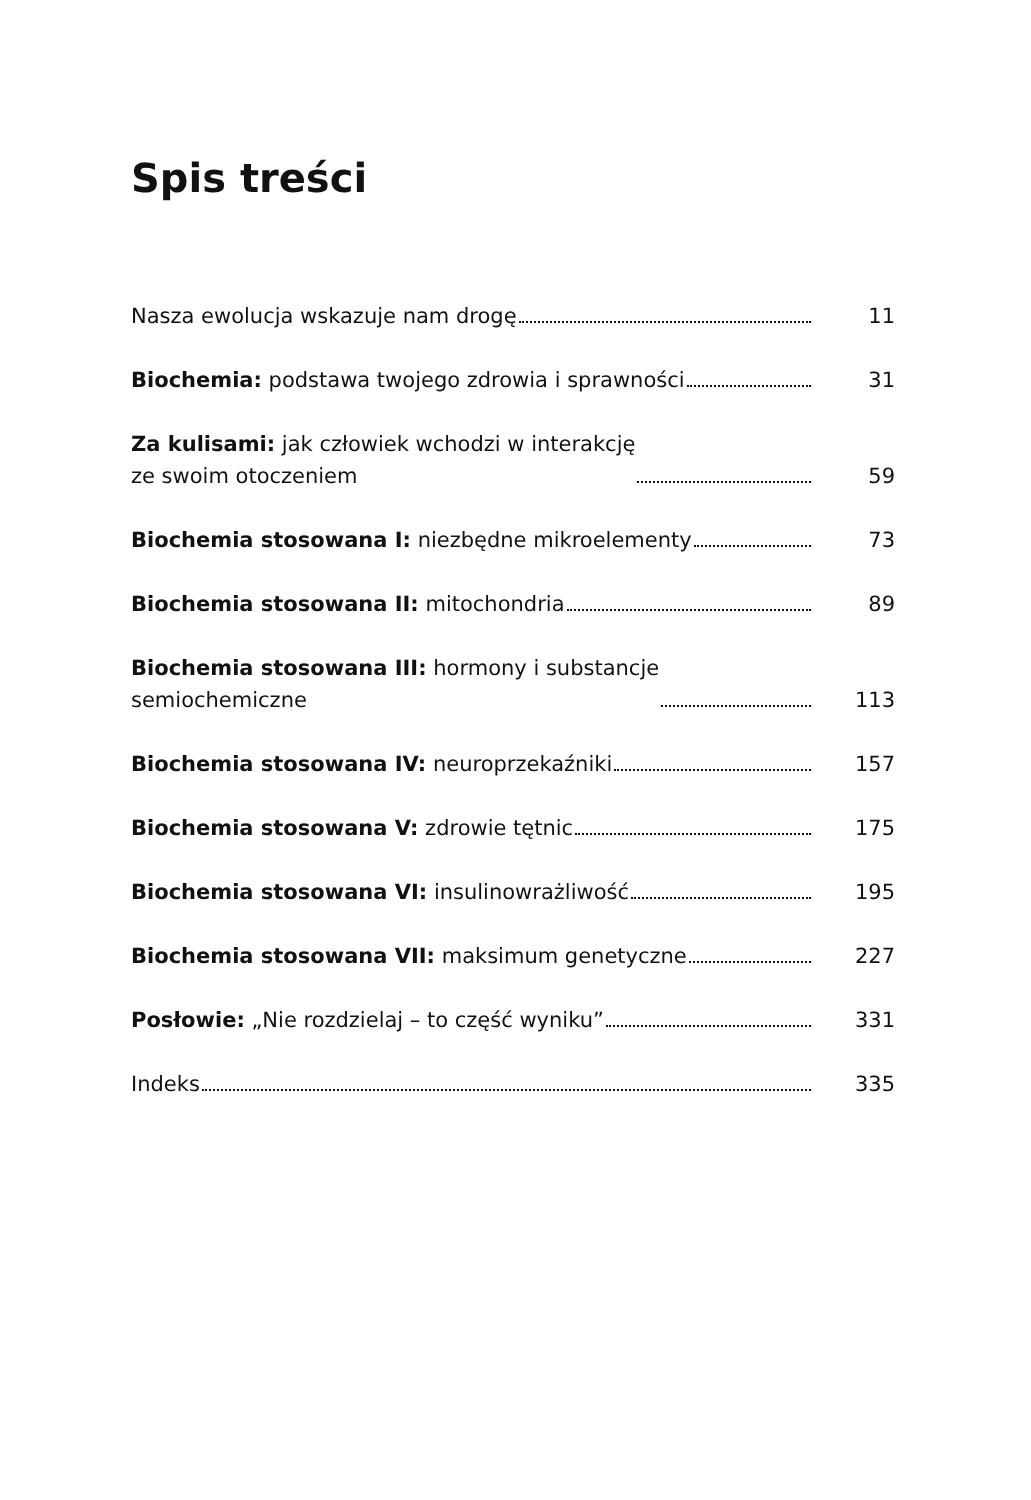Spis treści
Nasza ewolucja wskazuje nam drogę 11
Biochemia: podstawa twojego zdrowia i sprawności 31
Za kulisami: jak człowiek wchodzi w interakcję
ze swoim otoczeniem 59
Biochemia stosowana I: niezbędne mikroelementy 73
Biochemia stosowana II: mitochondria 89
Biochemia stosowana III: hormony i substancje
semiochemiczne 113
Biochemia stosowana IV: neuroprzekaźniki 157
Biochemia stosowana V: zdrowie tętnic 175
Biochemia stosowana VI: insulinowrażliwość 195
Biochemia stosowana VII: maksimum genetyczne 227
Posłowie: „Nie rozdzielaj – to część wyniku” 331
Indeks 335